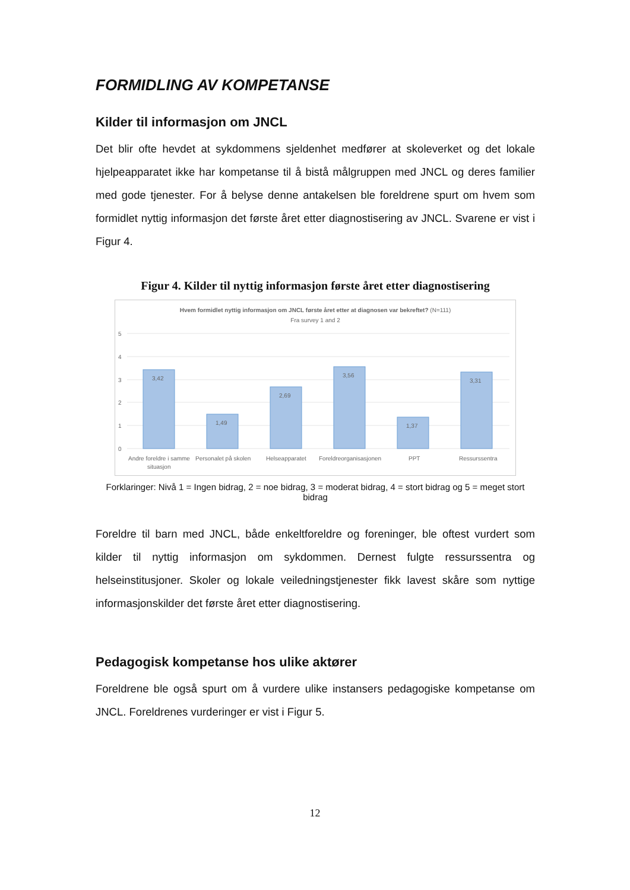FORMIDLING AV KOMPETANSE
Kilder til informasjon om JNCL
Det blir ofte hevdet at sykdommens sjeldenhet medfører at skoleverket og det lokale hjelpeapparatet ikke har kompetanse til å bistå målgruppen med JNCL og deres familier med gode tjenester. For å belyse denne antakelsen ble foreldrene spurt om hvem som formidlet nyttig informasjon det første året etter diagnostisering av JNCL. Svarene er vist i Figur 4.
Figur 4. Kilder til nyttig informasjon første året etter diagnostisering
5
4
3
2
1
0
3,42
1,49
2,69
3,56
1,37
3,31
Andre foreldre i samme
situasjon
Personalet på skolen
Helseapparatet
Foreldreorganisasjonen
PPT
Ressurssentra
Hvem formidlet nyttig informasjon om JNCL første året etter at diagnosen var bekreftet? (N=111)
Fra survey 1 and 2
Forklaringer: Nivå 1 = Ingen bidrag, 2 = noe bidrag, 3 = moderat bidrag, 4 = stort bidrag og 5 = meget stort bidrag
Foreldre til barn med JNCL, både enkeltforeldre og foreninger, ble oftest vurdert som kilder til nyttig informasjon om sykdommen. Dernest fulgte ressurssentra og helseinstitusjoner. Skoler og lokale veiledningstjenester fikk lavest skåre som nyttige informasjonskilder det første året etter diagnostisering.
Pedagogisk kompetanse hos ulike aktører
Foreldrene ble også spurt om å vurdere ulike instansers pedagogiske kompetanse om JNCL. Foreldrenes vurderinger er vist i Figur 5.
12